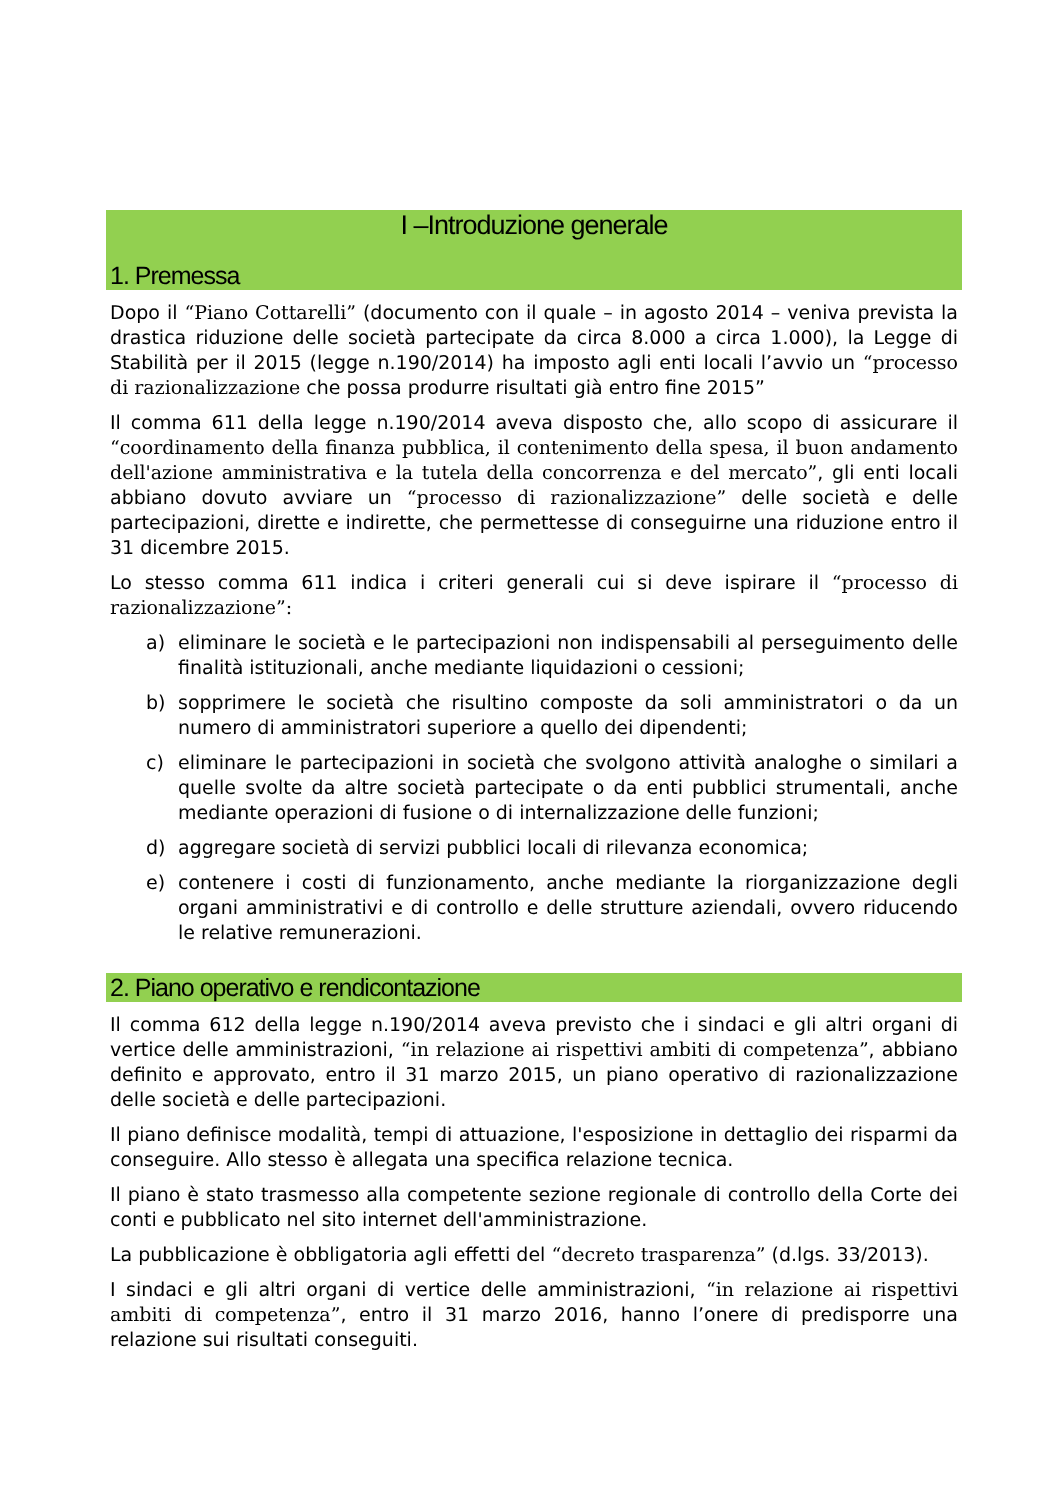I –Introduzione generale
1. Premessa
Dopo il “Piano Cottarelli” (documento con il quale – in agosto 2014 – veniva prevista la drastica riduzione delle società partecipate da circa 8.000 a circa 1.000), la Legge di Stabilità per il 2015 (legge n.190/2014) ha imposto agli enti locali l’avvio un “processo di razionalizzazione che possa produrre risultati già entro fine 2015”
Il comma 611 della legge n.190/2014 aveva disposto che, allo scopo di assicurare il “coordinamento della finanza pubblica, il contenimento della spesa, il buon andamento dell'azione amministrativa e la tutela della concorrenza e del mercato”, gli enti locali abbiano dovuto avviare un “processo di razionalizzazione” delle società e delle partecipazioni, dirette e indirette, che permettesse di conseguirne una riduzione entro il 31 dicembre 2015.
Lo stesso comma 611 indica i criteri generali cui si deve ispirare il “processo di razionalizzazione”:
a) eliminare le società e le partecipazioni non indispensabili al perseguimento delle finalità istituzionali, anche mediante liquidazioni o cessioni;
b) sopprimere le società che risultino composte da soli amministratori o da un numero di amministratori superiore a quello dei dipendenti;
c) eliminare le partecipazioni in società che svolgono attività analoghe o similari a quelle svolte da altre società partecipate o da enti pubblici strumentali, anche mediante operazioni di fusione o di internalizzazione delle funzioni;
d) aggregare società di servizi pubblici locali di rilevanza economica;
e) contenere i costi di funzionamento, anche mediante la riorganizzazione degli organi amministrativi e di controllo e delle strutture aziendali, ovvero riducendo le relative remunerazioni.
2. Piano operativo e rendicontazione
Il comma 612 della legge n.190/2014 aveva previsto che i sindaci e gli altri organi di vertice delle amministrazioni, “in relazione ai rispettivi ambiti di competenza”, abbiano definito e approvato, entro il 31 marzo 2015, un piano operativo di razionalizzazione delle società e delle partecipazioni.
Il piano definisce modalità, tempi di attuazione, l'esposizione in dettaglio dei risparmi da conseguire. Allo stesso è allegata una specifica relazione tecnica.
Il piano è stato trasmesso alla competente sezione regionale di controllo della Corte dei conti e pubblicato nel sito internet dell'amministrazione.
La pubblicazione è obbligatoria agli effetti del “decreto trasparenza” (d.lgs. 33/2013).
I sindaci e gli altri organi di vertice delle amministrazioni, “in relazione ai rispettivi ambiti di competenza”, entro il 31 marzo 2016, hanno l’onere di predisporre una relazione sui risultati conseguiti.